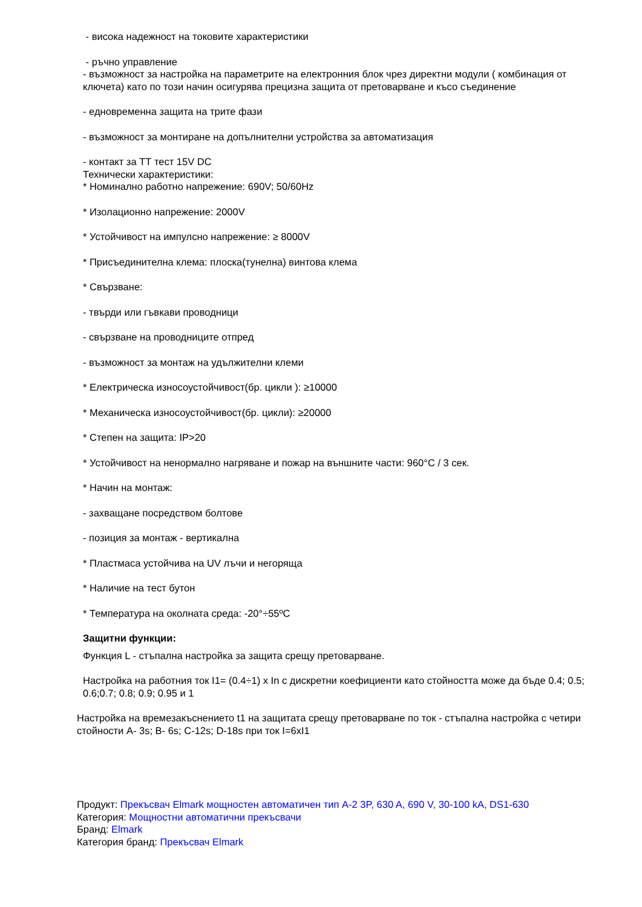- висока надежност на токовите характеристики
- ръчно управление
- възможност за настройка на параметрите на електронния блок чрез директни модули ( комбинация от ключета) като по този начин осигурява прецизна защита от претоварване и късо съединение
- едновременна защита на трите фази
- възможност за монтиране на допълнителни устройства за автоматизация
- контакт за ТТ тест 15V DC
Технически характеристики:
* Номинално работно напрежение: 690V; 50/60Hz
* Изолационно напрежение: 2000V
* Устойчивост на импулсно напрежение: ≥ 8000V
* Присъединителна клема: плоска(тунелна) винтова клема
* Свързване:
- твърди или гъвкави проводници
- свързване на проводниците отпред
- възможност за монтаж на удължителни клеми
* Електрическа износоустойчивост(бр. цикли ): ≥10000
* Механическа износоустойчивост(бр. цикли): ≥20000
* Степен на защита: IP>20
* Устойчивост на ненормално нагряване и пожар на външните части: 960°C / 3 сек.
* Начин на монтаж:
- захващане посредством болтове
- позиция за монтаж - вертикална
* Пластмаса устойчива на UV лъчи и негоряща
* Наличие на тест бутон
* Температура на околната среда: -20°÷55ºC
Защитни функции:
Функция L - стъпална настройка за защита срещу претоварване.
Настройка на работния ток I1= (0.4÷1) x In с дискретни коефициенти като стойността може да бъде 0.4; 0.5; 0.6;0.7; 0.8; 0.9; 0.95 и 1
Настройка на времезакъснението t1 на защитата срещу претоварване по ток - стъпална настройка с четири стойности A- 3s; B- 6s; C-12s; D-18s при ток I=6xI1
Продукт: Прекъсвач Elmark мощностен автоматичен тип A-2 3P, 630 A, 690 V, 30-100 kA, DS1-630
Категория: Мощностни автоматични прекъсвачи
Бранд: Elmark
Категория бранд: Прекъсвач Elmark